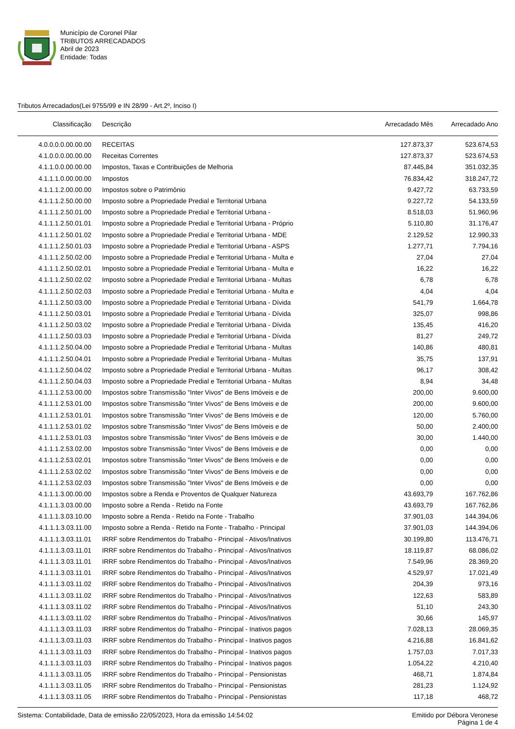Município de Coronel Pilar
TRIBUTOS ARRECADADOS
Abril de 2023
Entidade: Todas
Tributos Arrecadados(Lei 9755/99 e IN 28/99 - Art.2º, Inciso I)
| Classificação | Descrição | Arrecadado Mês | Arrecadado Ano |
| --- | --- | --- | --- |
| 4.0.0.0.0.00.00.00 | RECEITAS | 127.873,37 | 523.674,53 |
| 4.1.0.0.0.00.00.00 | Receitas Correntes | 127.873,37 | 523.674,53 |
| 4.1.1.0.0.00.00.00 | Impostos, Taxas e Contribuições de Melhoria | 87.445,84 | 351.032,35 |
| 4.1.1.1.0.00.00.00 | Impostos | 76.834,42 | 318.247,72 |
| 4.1.1.1.2.00.00.00 | Impostos sobre o Patrimônio | 9.427,72 | 63.733,59 |
| 4.1.1.1.2.50.00.00 | Imposto sobre a Propriedade Predial e Territorial Urbana | 9.227,72 | 54.133,59 |
| 4.1.1.1.2.50.01.00 | Imposto sobre a Propriedade Predial e Territorial Urbana - | 8.518,03 | 51.960,96 |
| 4.1.1.1.2.50.01.01 | Imposto sobre a Propriedade Predial e Territorial Urbana - Próprio | 5.110,80 | 31.176,47 |
| 4.1.1.1.2.50.01.02 | Imposto sobre a Propriedade Predial e Territorial Urbana - MDE | 2.129,52 | 12.990,33 |
| 4.1.1.1.2.50.01.03 | Imposto sobre a Propriedade Predial e Territorial Urbana - ASPS | 1.277,71 | 7.794,16 |
| 4.1.1.1.2.50.02.00 | Imposto sobre a Propriedade Predial e Territorial Urbana - Multa e | 27,04 | 27,04 |
| 4.1.1.1.2.50.02.01 | Imposto sobre a Propriedade Predial e Territorial Urbana - Multa e | 16,22 | 16,22 |
| 4.1.1.1.2.50.02.02 | Imposto sobre a Propriedade Predial e Territorial Urbana - Multas | 6,78 | 6,78 |
| 4.1.1.1.2.50.02.03 | Imposto sobre a Propriedade Predial e Territorial Urbana - Multa e | 4,04 | 4,04 |
| 4.1.1.1.2.50.03.00 | Imposto sobre a Propriedade Predial e Territorial Urbana - Dívida | 541,79 | 1.664,78 |
| 4.1.1.1.2.50.03.01 | Imposto sobre a Propriedade Predial e Territorial Urbana - Dívida | 325,07 | 998,86 |
| 4.1.1.1.2.50.03.02 | Imposto sobre a Propriedade Predial e Territorial Urbana - Dívida | 135,45 | 416,20 |
| 4.1.1.1.2.50.03.03 | Imposto sobre a Propriedade Predial e Territorial Urbana - Dívida | 81,27 | 249,72 |
| 4.1.1.1.2.50.04.00 | Imposto sobre a Propriedade Predial e Territorial Urbana - Multas | 140,86 | 480,81 |
| 4.1.1.1.2.50.04.01 | Imposto sobre a Propriedade Predial e Territorial Urbana - Multas | 35,75 | 137,91 |
| 4.1.1.1.2.50.04.02 | Imposto sobre a Propriedade Predial e Territorial Urbana - Multas | 96,17 | 308,42 |
| 4.1.1.1.2.50.04.03 | Imposto sobre a Propriedade Predial e Territorial Urbana - Multas | 8,94 | 34,48 |
| 4.1.1.1.2.53.00.00 | Impostos sobre Transmissão "Inter Vivos" de Bens Imóveis e de | 200,00 | 9.600,00 |
| 4.1.1.1.2.53.01.00 | Impostos sobre Transmissão "Inter Vivos" de Bens Imóveis e de | 200,00 | 9.600,00 |
| 4.1.1.1.2.53.01.01 | Impostos sobre Transmissão "Inter Vivos" de Bens Imóveis e de | 120,00 | 5.760,00 |
| 4.1.1.1.2.53.01.02 | Impostos sobre Transmissão "Inter Vivos" de Bens Imóveis e de | 50,00 | 2.400,00 |
| 4.1.1.1.2.53.01.03 | Impostos sobre Transmissão "Inter Vivos" de Bens Imóveis e de | 30,00 | 1.440,00 |
| 4.1.1.1.2.53.02.00 | Impostos sobre Transmissão "Inter Vivos" de Bens Imóveis e de | 0,00 | 0,00 |
| 4.1.1.1.2.53.02.01 | Impostos sobre Transmissão "Inter Vivos" de Bens Imóveis e de | 0,00 | 0,00 |
| 4.1.1.1.2.53.02.02 | Impostos sobre Transmissão "Inter Vivos" de Bens Imóveis e de | 0,00 | 0,00 |
| 4.1.1.1.2.53.02.03 | Impostos sobre Transmissão "Inter Vivos" de Bens Imóveis e de | 0,00 | 0,00 |
| 4.1.1.1.3.00.00.00 | Impostos sobre a Renda e Proventos de Qualquer Natureza | 43.693,79 | 167.762,86 |
| 4.1.1.1.3.03.00.00 | Imposto sobre a Renda - Retido na Fonte | 43.693,79 | 167.762,86 |
| 4.1.1.1.3.03.10.00 | Imposto sobre a Renda - Retido na Fonte - Trabalho | 37.901,03 | 144.394,06 |
| 4.1.1.1.3.03.11.00 | Imposto sobre a Renda - Retido na Fonte - Trabalho - Principal | 37.901,03 | 144.394,06 |
| 4.1.1.1.3.03.11.01 | IRRF sobre Rendimentos do Trabalho - Principal - Ativos/Inativos | 30.199,80 | 113.476,71 |
| 4.1.1.1.3.03.11.01 | IRRF sobre Rendimentos do Trabalho - Principal - Ativos/Inativos | 18.119,87 | 68.086,02 |
| 4.1.1.1.3.03.11.01 | IRRF sobre Rendimentos do Trabalho - Principal - Ativos/Inativos | 7.549,96 | 28.369,20 |
| 4.1.1.1.3.03.11.01 | IRRF sobre Rendimentos do Trabalho - Principal - Ativos/Inativos | 4.529,97 | 17.021,49 |
| 4.1.1.1.3.03.11.02 | IRRF sobre Rendimentos do Trabalho - Principal - Ativos/Inativos | 204,39 | 973,16 |
| 4.1.1.1.3.03.11.02 | IRRF sobre Rendimentos do Trabalho - Principal - Ativos/Inativos | 122,63 | 583,89 |
| 4.1.1.1.3.03.11.02 | IRRF sobre Rendimentos do Trabalho - Principal - Ativos/Inativos | 51,10 | 243,30 |
| 4.1.1.1.3.03.11.02 | IRRF sobre Rendimentos do Trabalho - Principal - Ativos/Inativos | 30,66 | 145,97 |
| 4.1.1.1.3.03.11.03 | IRRF sobre Rendimentos do Trabalho - Principal - Inativos pagos | 7.028,13 | 28.069,35 |
| 4.1.1.1.3.03.11.03 | IRRF sobre Rendimentos do Trabalho - Principal - Inativos pagos | 4.216,88 | 16.841,62 |
| 4.1.1.1.3.03.11.03 | IRRF sobre Rendimentos do Trabalho - Principal - Inativos pagos | 1.757,03 | 7.017,33 |
| 4.1.1.1.3.03.11.03 | IRRF sobre Rendimentos do Trabalho - Principal - Inativos pagos | 1.054,22 | 4.210,40 |
| 4.1.1.1.3.03.11.05 | IRRF sobre Rendimentos do Trabalho - Principal - Pensionistas | 468,71 | 1.874,84 |
| 4.1.1.1.3.03.11.05 | IRRF sobre Rendimentos do Trabalho - Principal - Pensionistas | 281,23 | 1.124,92 |
| 4.1.1.1.3.03.11.05 | IRRF sobre Rendimentos do Trabalho - Principal - Pensionistas | 117,18 | 468,72 |
Sistema: Contabilidade, Data de emissão 22/05/2023, Hora da emissão 14:54:02
Emitido por Débora Veronese
Página 1 de 4